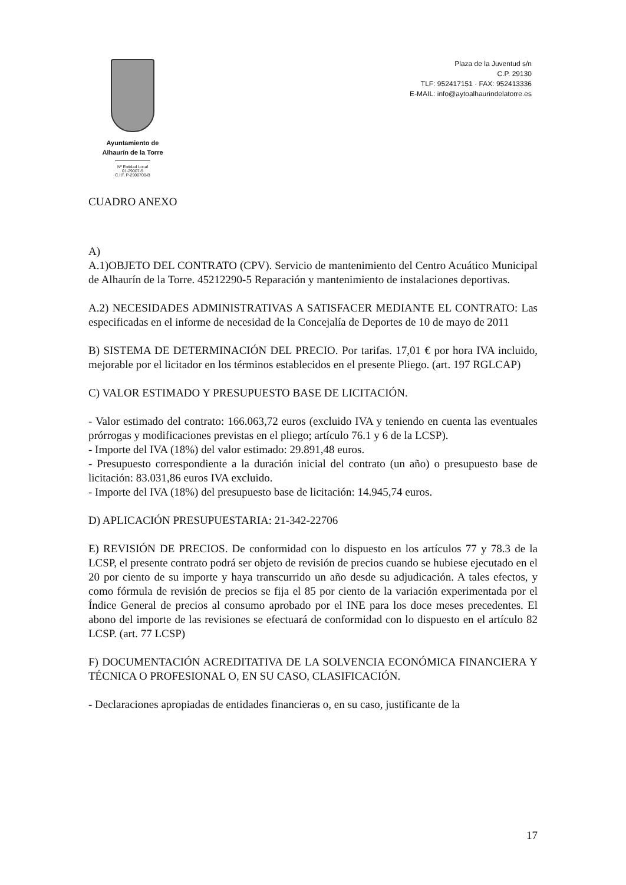Ayuntamiento de
Alhaurín de la Torre
Nº Entidad Local 01-29007-5
C.I.F. P-2900700-B
Plaza de la Juventud s/n
C.P. 29130
TLF: 952417151 · FAX: 952413336
E-MAIL: info@aytoalhaurindelatorre.es
CUADRO ANEXO
A)
A.1)OBJETO DEL CONTRATO (CPV). Servicio de mantenimiento del Centro Acuático Municipal de Alhaurín de la Torre. 45212290-5 Reparación y mantenimiento de instalaciones deportivas.
A.2) NECESIDADES ADMINISTRATIVAS A SATISFACER MEDIANTE EL CONTRATO: Las especificadas en el informe de necesidad de la Concejalía de Deportes de 10 de mayo de 2011
B) SISTEMA DE DETERMINACIÓN DEL PRECIO. Por tarifas. 17,01 € por hora IVA incluido, mejorable por el licitador en los términos establecidos en el presente Pliego. (art. 197 RGLCAP)
C) VALOR ESTIMADO Y PRESUPUESTO BASE DE LICITACIÓN.
- Valor estimado del contrato: 166.063,72 euros (excluido IVA y teniendo en cuenta las eventuales prórrogas y modificaciones previstas en el pliego; artículo 76.1 y 6 de la LCSP).
- Importe del IVA (18%) del valor estimado: 29.891,48 euros.
- Presupuesto correspondiente a la duración inicial del contrato (un año) o presupuesto base de licitación: 83.031,86 euros IVA excluido.
- Importe del IVA (18%) del presupuesto base de licitación: 14.945,74 euros.
D) APLICACIÓN PRESUPUESTARIA: 21-342-22706
E) REVISIÓN DE PRECIOS. De conformidad con lo dispuesto en los artículos 77 y 78.3 de la LCSP, el presente contrato podrá ser objeto de revisión de precios cuando se hubiese ejecutado en el 20 por ciento de su importe y haya transcurrido un año desde su adjudicación. A tales efectos, y como fórmula de revisión de precios se fija el 85 por ciento de la variación experimentada por el Índice General de precios al consumo aprobado por el INE para los doce meses precedentes. El abono del importe de las revisiones se efectuará de conformidad con lo dispuesto en el artículo 82 LCSP. (art. 77 LCSP)
F) DOCUMENTACIÓN ACREDITATIVA DE LA SOLVENCIA ECONÓMICA FINANCIERA Y TÉCNICA O PROFESIONAL O, EN SU CASO, CLASIFICACIÓN.
- Declaraciones apropiadas de entidades financieras o, en su caso, justificante de la
17